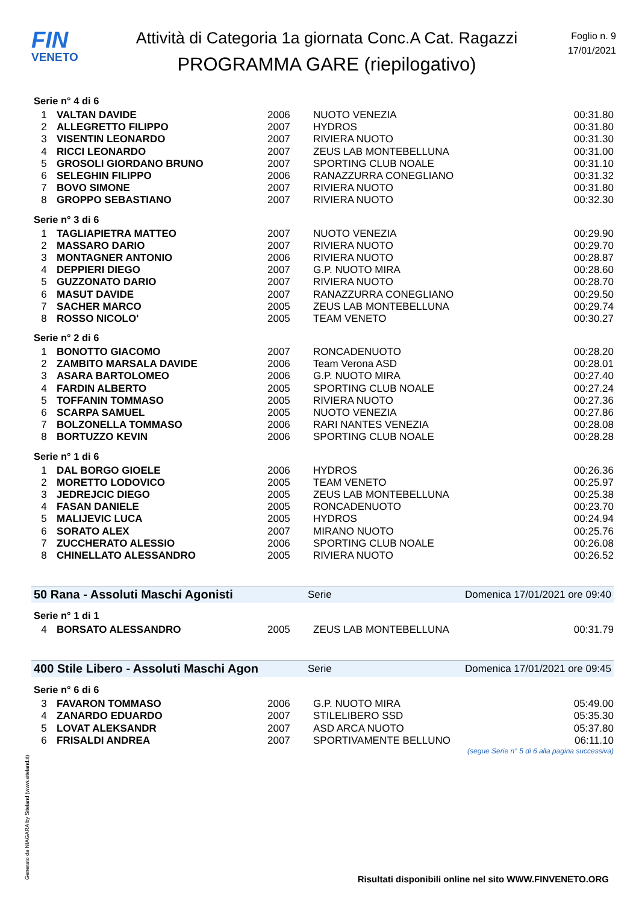FIN
VENETO
Attività di Categoria 1a giornata Conc.A Cat. Ragazzi
PROGRAMMA GARE (riepilogativo)
Foglio n. 9
17/01/2021
Serie n° 4 di 6
| 1 | VALTAN DAVIDE | 2006 | NUOTO VENEZIA | 00:31.80 |
| 2 | ALLEGRETTO FILIPPO | 2007 | HYDROS | 00:31.80 |
| 3 | VISENTIN LEONARDO | 2007 | RIVIERA NUOTO | 00:31.30 |
| 4 | RICCI LEONARDO | 2007 | ZEUS LAB MONTEBELLUNA | 00:31.00 |
| 5 | GROSOLI GIORDANO BRUNO | 2007 | SPORTING CLUB NOALE | 00:31.10 |
| 6 | SELEGHIN FILIPPO | 2006 | RANAZZURRA CONEGLIANO | 00:31.32 |
| 7 | BOVO SIMONE | 2007 | RIVIERA NUOTO | 00:31.80 |
| 8 | GROPPO SEBASTIANO | 2007 | RIVIERA NUOTO | 00:32.30 |
Serie n° 3 di 6
| 1 | TAGLIAPIETRA MATTEO | 2007 | NUOTO VENEZIA | 00:29.90 |
| 2 | MASSARO DARIO | 2007 | RIVIERA NUOTO | 00:29.70 |
| 3 | MONTAGNER ANTONIO | 2006 | RIVIERA NUOTO | 00:28.87 |
| 4 | DEPPIERI DIEGO | 2007 | G.P. NUOTO MIRA | 00:28.60 |
| 5 | GUZZONATO DARIO | 2007 | RIVIERA NUOTO | 00:28.70 |
| 6 | MASUT DAVIDE | 2007 | RANAZZURRA CONEGLIANO | 00:29.50 |
| 7 | SACHER MARCO | 2005 | ZEUS LAB MONTEBELLUNA | 00:29.74 |
| 8 | ROSSO NICOLO' | 2005 | TEAM VENETO | 00:30.27 |
Serie n° 2 di 6
| 1 | BONOTTO GIACOMO | 2007 | RONCADENUOTO | 00:28.20 |
| 2 | ZAMBITO MARSALA DAVIDE | 2006 | Team Verona ASD | 00:28.01 |
| 3 | ASARA BARTOLOMEO | 2006 | G.P. NUOTO MIRA | 00:27.40 |
| 4 | FARDIN ALBERTO | 2005 | SPORTING CLUB NOALE | 00:27.24 |
| 5 | TOFFANIN TOMMASO | 2005 | RIVIERA NUOTO | 00:27.36 |
| 6 | SCARPA SAMUEL | 2005 | NUOTO VENEZIA | 00:27.86 |
| 7 | BOLZONELLA TOMMASO | 2006 | RARI NANTES VENEZIA | 00:28.08 |
| 8 | BORTUZZO KEVIN | 2006 | SPORTING CLUB NOALE | 00:28.28 |
Serie n° 1 di 6
| 1 | DAL BORGO GIOELE | 2006 | HYDROS | 00:26.36 |
| 2 | MORETTO LODOVICO | 2005 | TEAM VENETO | 00:25.97 |
| 3 | JEDREJCIC DIEGO | 2005 | ZEUS LAB MONTEBELLUNA | 00:25.38 |
| 4 | FASAN DANIELE | 2005 | RONCADENUOTO | 00:23.70 |
| 5 | MALIJEVIC LUCA | 2005 | HYDROS | 00:24.94 |
| 6 | SORATO ALEX | 2007 | MIRANO NUOTO | 00:25.76 |
| 7 | ZUCCHERATO ALESSIO | 2006 | SPORTING CLUB NOALE | 00:26.08 |
| 8 | CHINELLATO ALESSANDRO | 2005 | RIVIERA NUOTO | 00:26.52 |
50 Rana - Assoluti Maschi Agonisti Serie Domenica 17/01/2021 ore 09:40
Serie n° 1 di 1
| 4 | BORSATO ALESSANDRO | 2005 | ZEUS LAB MONTEBELLUNA | 00:31.79 |
400 Stile Libero - Assoluti Maschi Agon Serie Domenica 17/01/2021 ore 09:45
Serie n° 6 di 6
| 3 | FAVARON TOMMASO | 2006 | G.P. NUOTO MIRA | 05:49.00 |
| 4 | ZANARDO EDUARDO | 2007 | STILELIBERO SSD | 05:35.30 |
| 5 | LOVAT ALEKSANDR | 2007 | ASD ARCA NUOTO | 05:37.80 |
| 6 | FRISALDI ANDREA | 2007 | SPORTIVAMENTE BELLUNO | 06:11.10 |
(segue Serie n° 5 di 6 alla pagina successiva)
Generato da NIAGARA by Siteland (www.siteland.it)
Risultati disponibili online nel sito WWW.FINVENETO.ORG